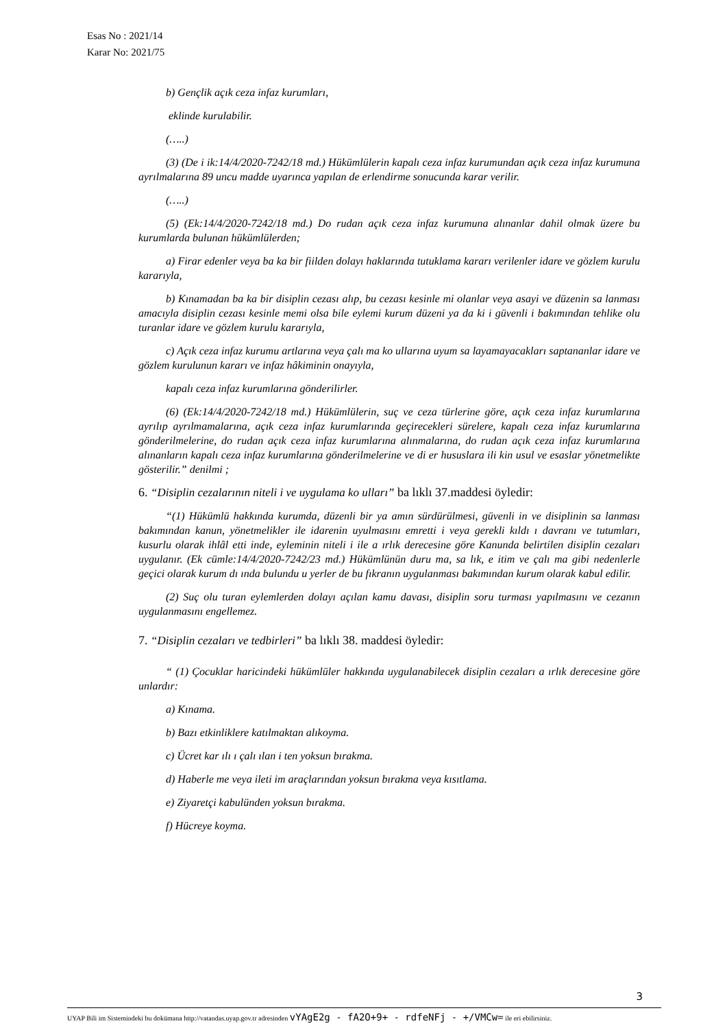Esas No : 2021/14
Karar No: 2021/75
b) Gençlik açık ceza infaz kurumları,
eklinde kurulabilir.
(…..)
(3) (De i ik:14/4/2020-7242/18 md.) Hükümlülerin kapalı ceza infaz kurumundan açık ceza infaz kurumuna ayrılmalarına 89 uncu madde uyarınca yapılan de erlendirme sonucunda karar verilir.
(…..)
(5) (Ek:14/4/2020-7242/18 md.) Do rudan açık ceza infaz kurumuna alınanlar dahil olmak üzere bu kurumlarda bulunan hükümlülerden;
a) Firar edenler veya ba ka bir fiilden dolayı haklarında tutuklama kararı verilenler idare ve gözlem kurulu kararıyla,
b) Kınamadan ba ka bir disiplin cezası alıp, bu cezası kesinle mi olanlar veya asayi ve düzenin sa lanması amacıyla disiplin cezası kesinle memi olsa bile eylemi kurum düzeni ya da ki i güvenli i bakımından tehlike olu turanlar idare ve gözlem kurulu kararıyla,
c) Açık ceza infaz kurumu artlarına veya çalı ma ko ullarına uyum sa layamayacakları saptananlar idare ve gözlem kurulunun kararı ve infaz hâkiminin onayıyla,
kapalı ceza infaz kurumlarına gönderilirler.
(6) (Ek:14/4/2020-7242/18 md.) Hükümlülerin, suç ve ceza türlerine göre, açık ceza infaz kurumlarına ayrılıp ayrılmamalarına, açık ceza infaz kurumlarında geçirecekleri sürelere, kapalı ceza infaz kurumlarına gönderilmelerine, do rudan açık ceza infaz kurumlarına alınmalarına, do rudan açık ceza infaz kurumlarına alınanların kapalı ceza infaz kurumlarına gönderilmelerine ve di er hususlara ili kin usul ve esaslar yönetmelikte gösterilir.” denilmi ;
6. “Disiplin cezalarının niteli i ve uygulama ko ulları” ba lıklı 37.maddesi öyledir:
“(1) Hükümlü hakkında kurumda, düzenli bir ya amın sürdürülmesi, güvenli in ve disiplinin sa lanması bakımından kanun, yönetmelikler ile idarenin uyulmasını emretti i veya gerekli kıldı ı davranı ve tutumları, kusurlu olarak ihlâl etti inde, eyleminin niteli i ile a ırlık derecesine göre Kanunda belirtilen disiplin cezaları uygulanır. (Ek cümle:14/4/2020-7242/23 md.) Hükümlünün duru ma, sa lık, e itim ve çalı ma gibi nedenlerle geçici olarak kurum dı ında bulundu u yerler de bu fıkranın uygulanması bakımından kurum olarak kabul edilir.
(2) Suç olu turan eylemlerden dolayı açılan kamu davası, disiplin soru turması yapılmasını ve cezanın uygulanmasını engellemez.
7. “Disiplin cezaları ve tedbirleri” ba lıklı 38. maddesi öyledir:
“ (1) Çocuklar haricindeki hükümlüler hakkında uygulanabilecek disiplin cezaları a ırlık derecesine göre unlardır:
a) Kınama.
b) Bazı etkinliklere katılmaktan alıkoyma.
c) Ücret kar ılı ı çalı ılan i ten yoksun bırakma.
d) Haberle me veya ileti im araçlarından yoksun bırakma veya kısıtlama.
e) Ziyaretçi kabulünden yoksun bırakma.
f) Hücreye koyma.
3
UYAP Bili im Sistemindeki bu dokümana http://vatandas.uyap.gov.tr adresinden vYAgE2g - fA2O+9+ - rdfeNFj - +/VMCw= ile eri ebilirsiniz.